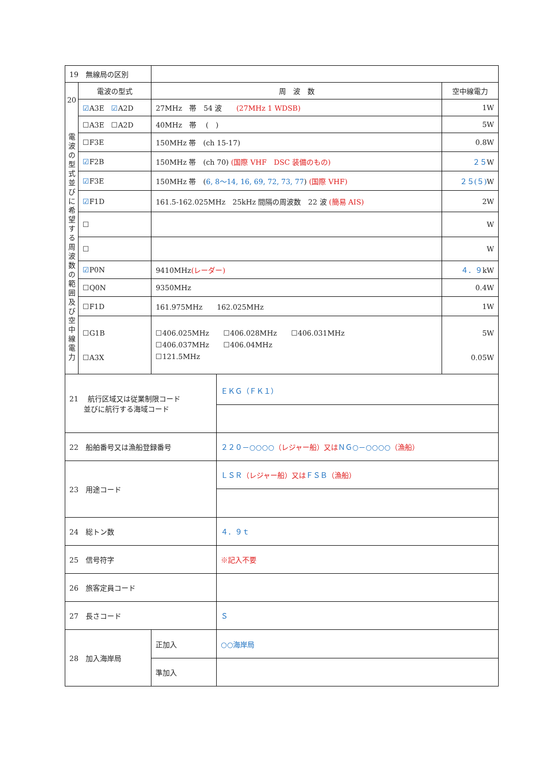| 19 無線局の区別 | | | | |
| 20 電 波 の 型 式 並 び に 希 望 す る 周 波 数 の 範 囲 及 び 空 中 線 電 力 | 電波の型式 | 周 波 数 | | 空中線電力 |
| | ☑ A3E ☑ A2D | 27MHz 帯 54 波 (27MHz 1 WDSB) | | 1W |
| | ☐A3E ☐A2D | 40MHz 帯 ( ) | | 5W |
| | ☐F3E | 150MHz 帯 (ch 15-17) | | 0.8W |
| | ☑ F2B | 150MHz 帯 (ch 70) (国際 VHF DSC 装備のもの) | | ２５ W |
| | ☑ F3E | 150MHz 帯 ( 6, 8～14, 16, 69, 72, 73, 77 ) (国際 VHF) | | ２５(５) W |
| | ☑ F1D | 161.5-162.025MHz 25kHz 間隔の周波数 22 波 (簡易 AIS) | | 2W |
| | ☐ | | | W |
| | ☐ | | | W |
| | ☑ P0N | 9410MHz (レーダー) | | ４．９ kW |
| | ☐Q0N | 9350MHz | | 0.4W |
| | ☐F1D | 161.975MHz 162.025MHz | | 1W |
| | ☐G1B ☐A3X | ☐406.025MHz ☐406.028MHz ☐406.031MHz ☐406.037MHz ☐406.04MHz ☐121.5MHz | | 5W 0.05W |
| 21 航行区域又は従業制限コード 並びに航行する海域コード | | | ＥＫＧ（ＦＫ１） | |
| 22 船舶番号又は漁船登録番号 | | | ２２０－○○○○ （レジャー船）又は ＮＧ○－○○○○ （漁船） | |
| 23 用途コード | | | ＬＳＲ （レジャー船）又は ＦＳＢ （漁船） | |
| 24 総トン数 | | | ４．９ｔ | |
| 25 信号符字 | | | ※記入不要 | |
| 26 旅客定員コード | | | | |
| 27 長さコード | | | Ｓ | |
| 28 加入海岸局 | | 正加入 | ○○海岸局 | |
| | | 準加入 | | |